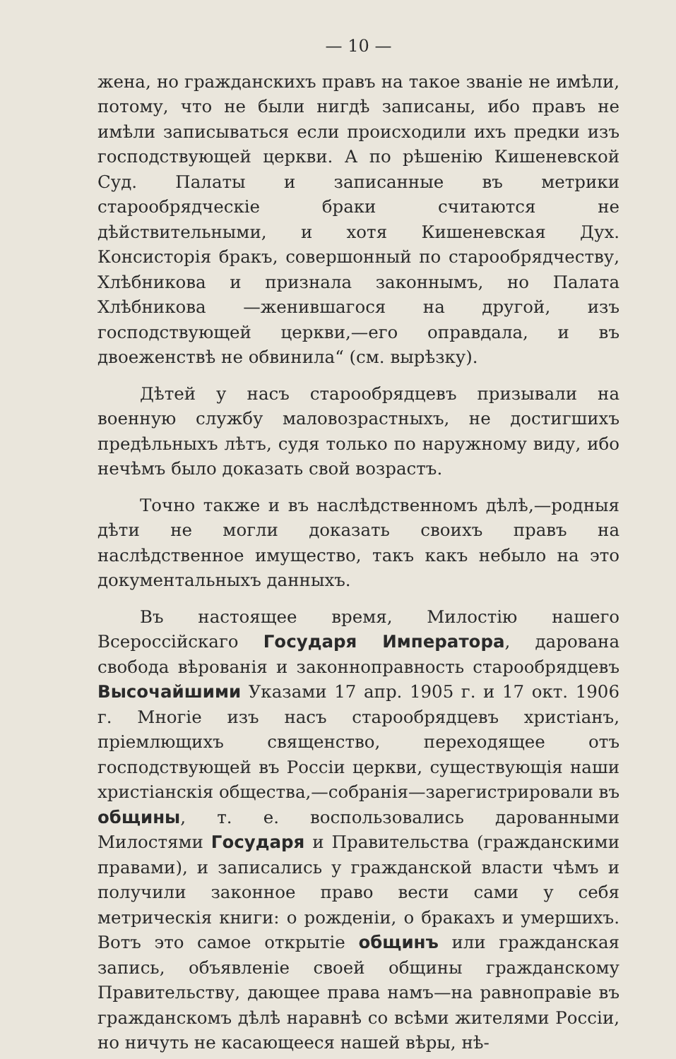— 10 —
жена, но гражданскихъ правъ на такое званіе не имѣли, потому, что не были нигдѣ записаны, ибо правъ не имѣли записываться если происходили ихъ предки изъ господствующей церкви. А по рѣшенію Кишеневской Суд. Палаты и записанные въ метрики старообрядческіе браки считаются не дѣйствительными, и хотя Кишеневская Дух. Консисторія бракъ, совершонный по старообрядчеству, Хлѣбникова и признала законнымъ, но Палата Хлѣбникова —женившагося на другой, изъ господствующей церкви,—его оправдала, и въ двоеженствѣ не обвинила“ (см. вырѣзку).
Дѣтей у насъ старообрядцевъ призывали на военную службу маловозрастныхъ, не достигшихъ предѣльныхъ лѣтъ, судя только по наружному виду, ибо нечѣмъ было доказать свой возрастъ.
Точно также и въ наслѣдственномъ дѣлѣ,—родныя дѣти не могли доказать своихъ правъ на наслѣдственное имущество, такъ какъ небыло на это документальныхъ данныхъ.
Въ настоящее время, Милостію нашего Всероссійскаго Государя Императора, дарована свобода вѣрованія и законноправность старообрядцевъ Высочайшими Указами 17 апр. 1905 г. и 17 окт. 1906 г. Многіе изъ насъ старообрядцевъ христіанъ, пріемлющихъ священство, переходящее отъ господствующей въ Россіи церкви, существующія наши христіанскія общества,—собранія—зарегистрировали въ общины, т. е. воспользовались дарованными Милостями Государя и Правительства (гражданскими правами), и записались у гражданской власти чѣмъ и получили законное право вести сами у себя метрическія книги: о рожденіи, о бракахъ и умершихъ. Вотъ это самое открытіе общинъ или гражданская запись, объявленіе своей общины гражданскому Правительству, дающее права намъ—на равноправіе въ гражданскомъ дѣлѣ наравнѣ со всѣми жителями Россіи, но ничуть не касающееся нашей вѣры, нѣ-